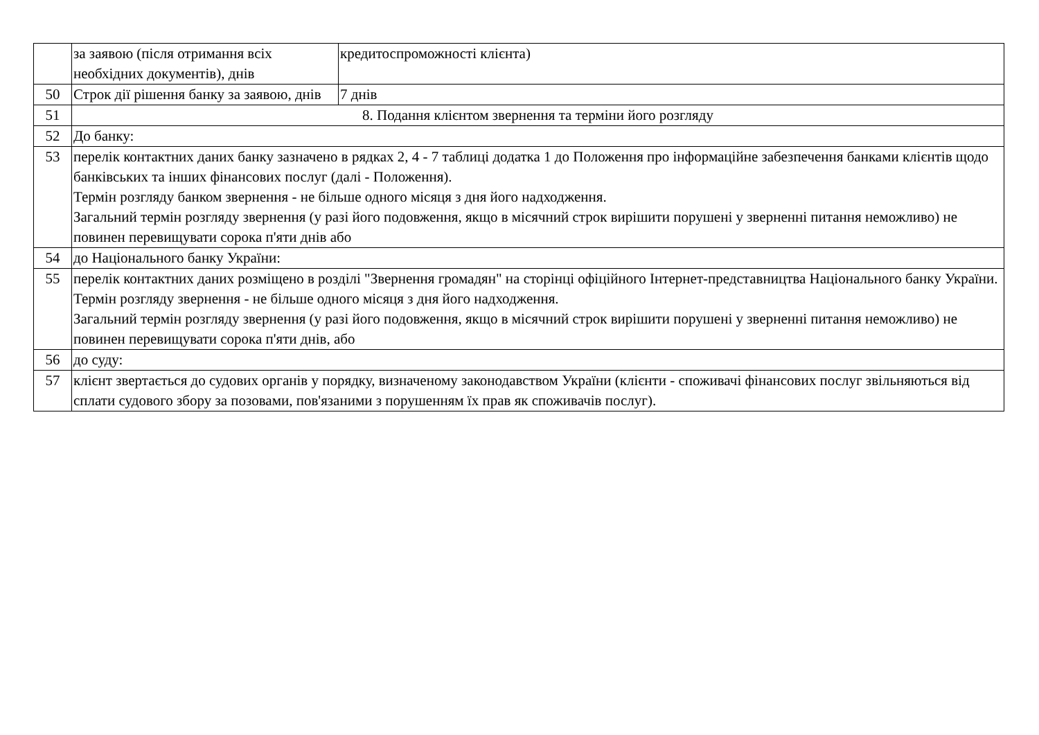| | за заявою (після отримання всіх необхідних документів), днів | кредитоспроможності клієнта) |
| 50 | Строк дії рішення банку за заявою, днів | 7 днів |
| 51 | 8. Подання клієнтом звернення та терміни його розгляду | |
| 52 | До банку: | |
| 53 | перелік контактних даних банку зазначено в рядках 2, 4 - 7 таблиці додатка 1 до Положення про інформаційне забезпечення банками клієнтів щодо банківських та інших фінансових послуг (далі - Положення). Термін розгляду банком звернення - не більше одного місяця з дня його надходження. Загальний термін розгляду звернення (у разі його подовження, якщо в місячний строк вирішити порушені у зверненні питання неможливо) не повинен перевищувати сорока п'яти днів або | |
| 54 | до Національного банку України: | |
| 55 | перелік контактних даних розміщено в розділі "Звернення громадян" на сторінці офіційного Інтернет-представництва Національного банку України. Термін розгляду звернення - не більше одного місяця з дня його надходження. Загальний термін розгляду звернення (у разі його подовження, якщо в місячний строк вирішити порушені у зверненні питання неможливо) не повинен перевищувати сорока п'яти днів, або | |
| 56 | до суду: | |
| 57 | клієнт звертається до судових органів у порядку, визначеному законодавством України (клієнти - споживачі фінансових послуг звільняються від сплати судового збору за позовами, пов'язаними з порушенням їх прав як споживачів послуг). | |